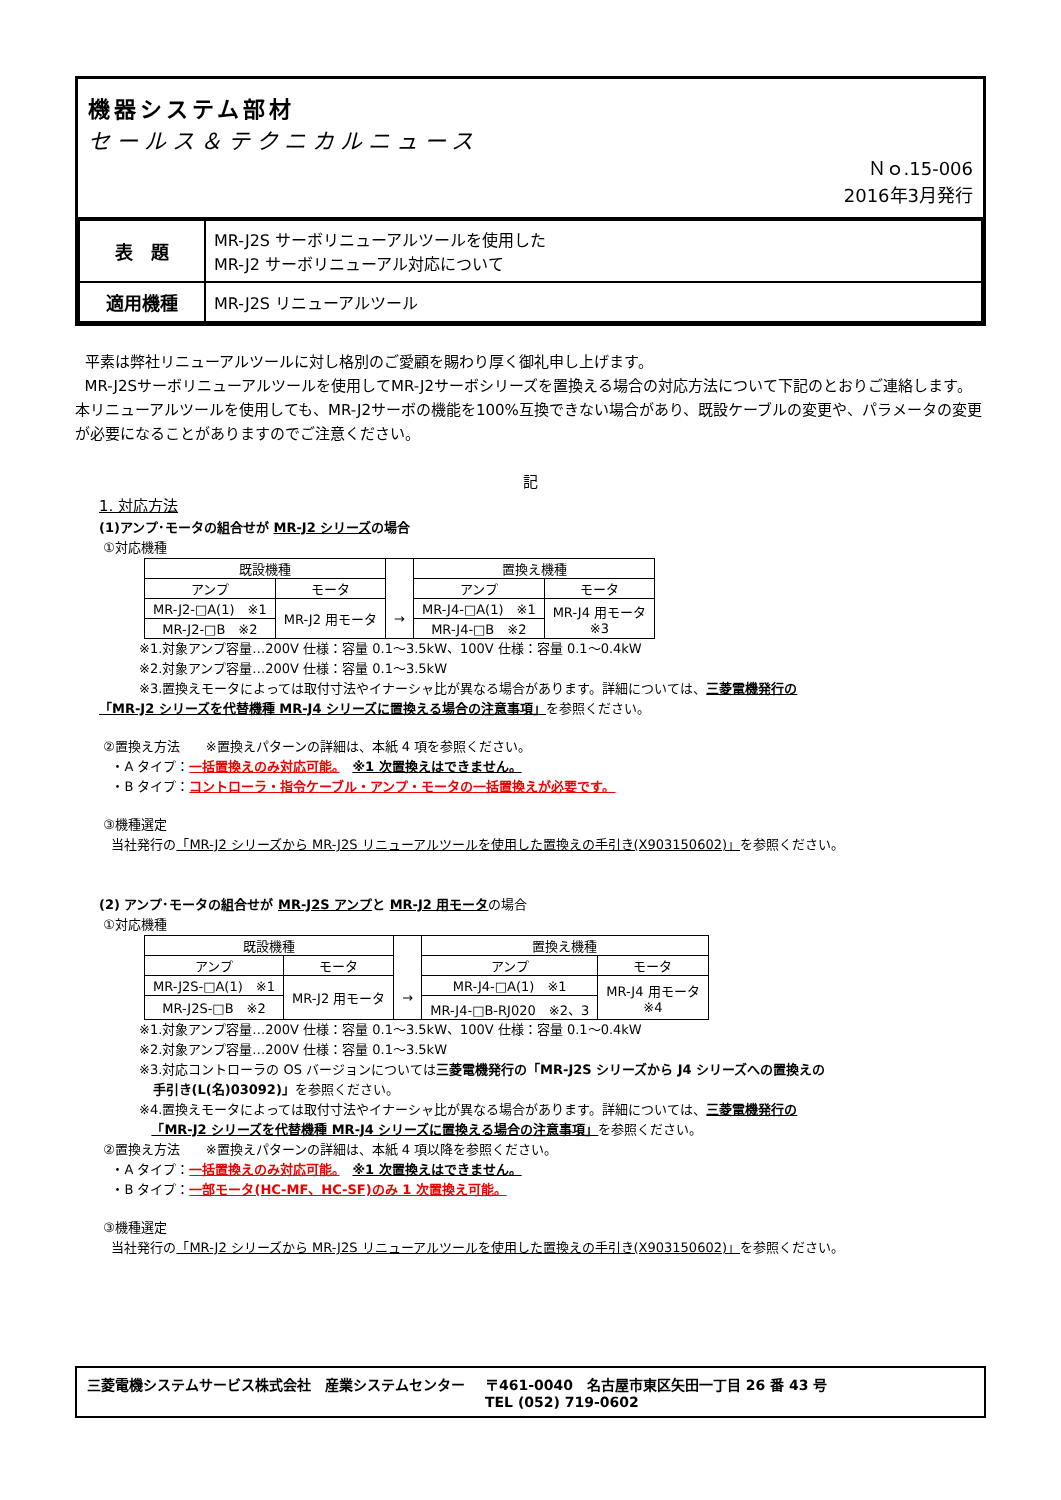機器システム部材
セールス＆テクニカルニュース
Ｎｏ.15-006
2016年3月発行
| 表 題 | MR-J2S サーボリニューアルツールを使用した MR-J2 サーボリニューアル対応について |
| 適用機種 | MR-J2S リニューアルツール |
平素は弊社リニューアルツールに対し格別のご愛顧を賜わり厚く御礼申し上げます。
MR-J2Sサーボリニューアルツールを使用してMR-J2サーボシリーズを置換える場合の対応方法について下記のとおりご連絡します。本リニューアルツールを使用しても、MR-J2サーボの機能を100%互換できない場合があり、既設ケーブルの変更や、パラメータの変更が必要になることがありますのでご注意ください。
記
1. 対応方法
(1)アンプ･モータの組合せが MR-J2 シリーズの場合
①対応機種
| 既設機種 | | | 置換え機種 | |
| --- | --- | --- | --- | --- |
| アンプ | モータ | | アンプ | モータ |
| MR-J2-□A(1) ※1 | MR-J2 用モータ | → | MR-J4-□A(1) ※1 | MR-J4 用モータ ※3 |
| MR-J2-□B ※2 | | | MR-J4-□B ※2 | |
※1.対象アンプ容量…200V 仕様：容量 0.1～3.5kW、100V 仕様：容量 0.1～0.4kW
※2.対象アンプ容量…200V 仕様：容量 0.1～3.5kW
※3.置換えモータによっては取付寸法やイナーシャ比が異なる場合があります。詳細については、三菱電機発行の
「MR-J2 シリーズを代替機種 MR-J4 シリーズに置換える場合の注意事項」を参照ください。
②置換え方法　　※置換えパターンの詳細は、本紙 4 項を参照ください。
・A タイプ：一括置換えのみ対応可能。　※1 次置換えはできません。
・B タイプ：コントローラ・指令ケーブル・アンプ・モータの一括置換えが必要です。
③機種選定
当社発行の「MR-J2 シリーズから MR-J2S リニューアルツールを使用した置換えの手引き(X903150602)」を参照ください。
(2) アンプ･モータの組合せが MR-J2S アンプと MR-J2 用モータの場合
①対応機種
| 既設機種 | | | 置換え機種 | |
| --- | --- | --- | --- | --- |
| アンプ | モータ | | アンプ | モータ |
| MR-J2S-□A(1) ※1 | MR-J2 用モータ | → | MR-J4-□A(1) ※1 | MR-J4 用モータ ※4 |
| MR-J2S-□B ※2 | | | MR-J4-□B-RJ020 ※2、3 | |
※1.対象アンプ容量…200V 仕様：容量 0.1～3.5kW、100V 仕様：容量 0.1～0.4kW
※2.対象アンプ容量…200V 仕様：容量 0.1～3.5kW
※3.対応コントローラの OS バージョンについては三菱電機発行の「MR-J2S シリーズから J4 シリーズへの置換えの
手引き(L(名)03092)」を参照ください。
※4.置換えモータによっては取付寸法やイナーシャ比が異なる場合があります。詳細については、三菱電機発行の
「MR-J2 シリーズを代替機種 MR-J4 シリーズに置換える場合の注意事項」を参照ください。
②置換え方法　　※置換えパターンの詳細は、本紙 4 項以降を参照ください。
・A タイプ：一括置換えのみ対応可能。　※1 次置換えはできません。
・B タイプ：一部モータ(HC-MF、HC-SF)のみ 1 次置換え可能。
③機種選定
当社発行の「MR-J2 シリーズから MR-J2S リニューアルツールを使用した置換えの手引き(X903150602)」を参照ください。
三菱電機システムサービス株式会社　産業システムセンター 〒461-0040　名古屋市東区矢田一丁目 26 番 43 号
TEL (052) 719-0602